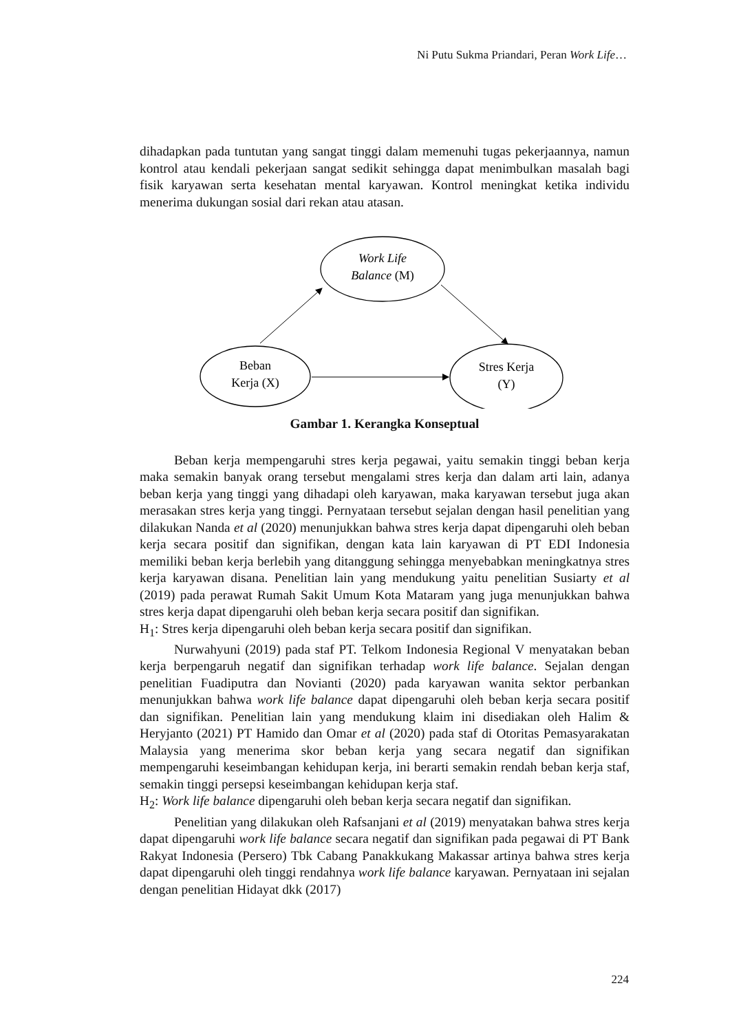Ni Putu Sukma Priandari, Peran Work Life…
dihadapkan pada tuntutan yang sangat tinggi dalam memenuhi tugas pekerjaannya, namun kontrol atau kendali pekerjaan sangat sedikit sehingga dapat menimbulkan masalah bagi fisik karyawan serta kesehatan mental karyawan. Kontrol meningkat ketika individu menerima dukungan sosial dari rekan atau atasan.
Work Life
Balance (M)
Beban
Kerja (X)
Stres Kerja
(Y)
Gambar 1. Kerangka Konseptual
Beban kerja mempengaruhi stres kerja pegawai, yaitu semakin tinggi beban kerja maka semakin banyak orang tersebut mengalami stres kerja dan dalam arti lain, adanya beban kerja yang tinggi yang dihadapi oleh karyawan, maka karyawan tersebut juga akan merasakan stres kerja yang tinggi. Pernyataan tersebut sejalan dengan hasil penelitian yang dilakukan Nanda et al (2020) menunjukkan bahwa stres kerja dapat dipengaruhi oleh beban kerja secara positif dan signifikan, dengan kata lain karyawan di PT EDI Indonesia memiliki beban kerja berlebih yang ditanggung sehingga menyebabkan meningkatnya stres kerja karyawan disana. Penelitian lain yang mendukung yaitu penelitian Susiarty et al (2019) pada perawat Rumah Sakit Umum Kota Mataram yang juga menunjukkan bahwa stres kerja dapat dipengaruhi oleh beban kerja secara positif dan signifikan.
H<sub>1</sub>: Stres kerja dipengaruhi oleh beban kerja secara positif dan signifikan.
Nurwahyuni (2019) pada staf PT. Telkom Indonesia Regional V menyatakan beban kerja berpengaruh negatif dan signifikan terhadap work life balance. Sejalan dengan penelitian Fuadiputra dan Novianti (2020) pada karyawan wanita sektor perbankan menunjukkan bahwa work life balance dapat dipengaruhi oleh beban kerja secara positif dan signifikan. Penelitian lain yang mendukung klaim ini disediakan oleh Halim & Heryjanto (2021) PT Hamido dan Omar et al (2020) pada staf di Otoritas Pemasyarakatan Malaysia yang menerima skor beban kerja yang secara negatif dan signifikan mempengaruhi keseimbangan kehidupan kerja, ini berarti semakin rendah beban kerja staf, semakin tinggi persepsi keseimbangan kehidupan kerja staf.
H<sub>2</sub>: Work life balance dipengaruhi oleh beban kerja secara negatif dan signifikan.
Penelitian yang dilakukan oleh Rafsanjani et al (2019) menyatakan bahwa stres kerja dapat dipengaruhi work life balance secara negatif dan signifikan pada pegawai di PT Bank Rakyat Indonesia (Persero) Tbk Cabang Panakkukang Makassar artinya bahwa stres kerja dapat dipengaruhi oleh tinggi rendahnya work life balance karyawan. Pernyataan ini sejalan dengan penelitian Hidayat dkk (2017)
224